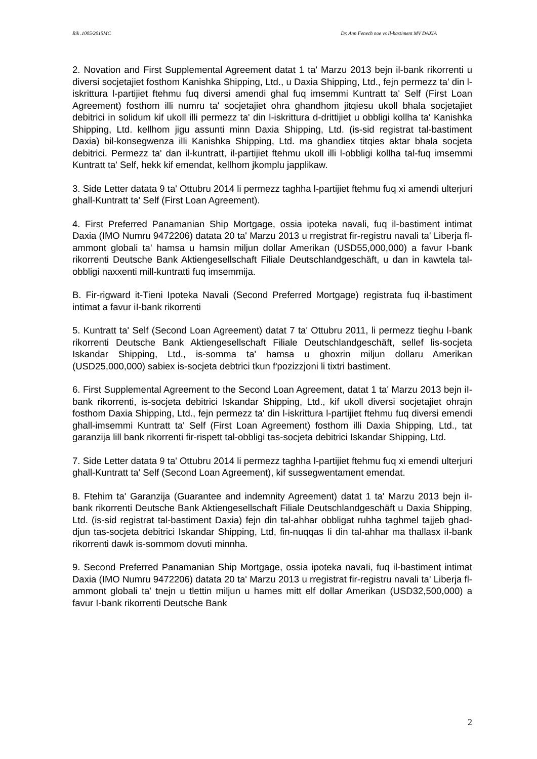Rik .1005/2015MC Dr. Ann Fenech noe vs Il-bastiment MV DAXIA
2. Novation and First Supplemental Agreement datat 1 ta' Marzu 2013 bejn il-bank rikorrenti u diversi socjetajiet fosthom Kanishka Shipping, Ltd., u Daxia Shipping, Ltd., fejn permezz ta' din l-iskrittura l-partijiet ftehmu fuq diversi amendi ghal fuq imsemmi Kuntratt ta' Self (First Loan Agreement) fosthom illi numru ta' socjetajiet ohra ghandhom jitqiesu ukoll bhala socjetajiet debitrici in solidum kif ukoll illi permezz ta' din l-iskrittura d-drittijiet u obbligi kollha ta' Kanishka Shipping, Ltd. kellhom jigu assunti minn Daxia Shipping, Ltd. (is-sid registrat tal-bastiment Daxia) bil-konsegwenza illi Kanishka Shipping, Ltd. ma ghandiex titqies aktar bhala socjeta debitrici. Permezz ta' dan il-kuntratt, il-partijiet ftehmu ukoll illi l-obbligi kollha tal-fuq imsemmi Kuntratt ta' Self, hekk kif emendat, kellhom jkomplu japplikaw.
3. Side Letter datata 9 ta' Ottubru 2014 li permezz taghha l-partijiet ftehmu fuq xi amendi ulterjuri ghall-Kuntratt ta' Self (First Loan Agreement).
4. First Preferred Panamanian Ship Mortgage, ossia ipoteka navali, fuq il-bastiment intimat Daxia (IMO Numru 9472206) datata 20 ta' Marzu 2013 u rregistrat fir-registru navali ta' Liberja fl-ammont globali ta' hamsa u hamsin miljun dollar Amerikan (USD55,000,000) a favur l-bank rikorrenti Deutsche Bank Aktiengesellschaft Filiale Deutschlandgeschäft, u dan in kawtela tal-obbligi naxxenti mill-kuntratti fuq imsemmija.
B. Fir-rigward it-Tieni Ipoteka Navali (Second Preferred Mortgage) registrata fuq il-bastiment intimat a favur iI-bank rikorrenti
5. Kuntratt ta' Self (Second Loan Agreement) datat 7 ta' Ottubru 2011, li permezz tieghu l-bank rikorrenti Deutsche Bank Aktiengesellschaft Filiale Deutschlandgeschäft, sellef lis-socjeta Iskandar Shipping, Ltd., is-somma ta' hamsa u ghoxrin miljun dollaru Amerikan (USD25,000,000) sabiex is-socjeta debtrici tkun f'pozizzjoni li tixtri bastiment.
6. First Supplemental Agreement to the Second Loan Agreement, datat 1 ta' Marzu 2013 bejn iI-bank rikorrenti, is-socjeta debitrici Iskandar Shipping, Ltd., kif ukoll diversi socjetajiet ohrajn fosthom Daxia Shipping, Ltd., fejn permezz ta' din l-iskrittura l-partijiet ftehmu fuq diversi emendi ghall-imsemmi Kuntratt ta' Self (First Loan Agreement) fosthom illi Daxia Shipping, Ltd., tat garanzija lill bank rikorrenti fir-rispett tal-obbligi tas-socjeta debitrici Iskandar Shipping, Ltd.
7. Side Letter datata 9 ta' Ottubru 2014 li permezz taghha l-partijiet ftehmu fuq xi emendi ulterjuri ghall-Kuntratt ta' Self (Second Loan Agreement), kif sussegwentament emendat.
8. Ftehim ta' Garanzija (Guarantee and indemnity Agreement) datat 1 ta' Marzu 2013 bejn iI-bank rikorrenti Deutsche Bank Aktiengesellschaft Filiale Deutschlandgeschäft u Daxia Shipping, Ltd. (is-sid registrat tal-bastiment Daxia) fejn din tal-ahhar obbligat ruhha taghmel tajjeb ghad-djun tas-socjeta debitrici Iskandar Shipping, Ltd, fin-nuqqas Ii din tal-ahhar ma thallasx iI-bank rikorrenti dawk is-sommom dovuti minnha.
9. Second Preferred Panamanian Ship Mortgage, ossia ipoteka navaIi, fuq il-bastiment intimat Daxia (IMO Numru 9472206) datata 20 ta' Marzu 2013 u rregistrat fir-registru navali ta' Liberja fl-ammont globali ta' tnejn u tlettin miljun u hames mitt elf dollar Amerikan (USD32,500,000) a favur I-bank rikorrenti Deutsche Bank
2